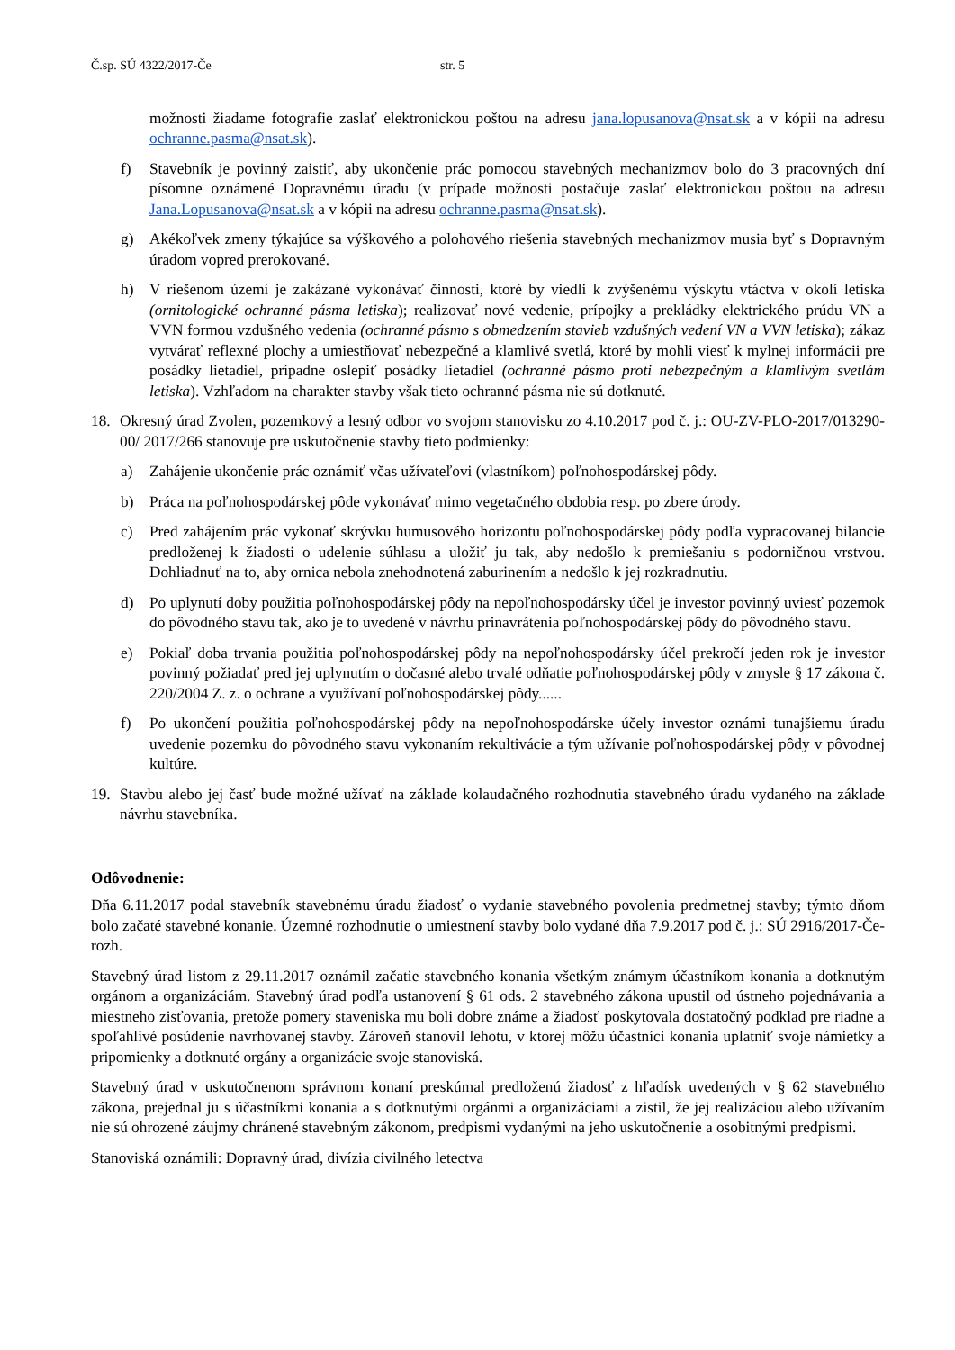Č.sp. SÚ 4322/2017-Če str. 5
možnosti žiadame fotografie zaslať elektronickou poštou na adresu jana.lopusanova@nsat.sk a v kópii na adresu ochranne.pasma@nsat.sk).
f) Stavebník je povinný zaistiť, aby ukončenie prác pomocou stavebných mechanizmov bolo do 3 pracovných dní písomne oznámené Dopravnému úradu (v prípade možnosti postačuje zaslať elektronickou poštou na adresu Jana.Lopusanova@nsat.sk a v kópii na adresu ochranne.pasma@nsat.sk).
g) Akékoľvek zmeny týkajúce sa výškového a polohového riešenia stavebných mechanizmov musia byť s Dopravným úradom vopred prerokované.
h) V riešenom území je zakázané vykonávať činnosti, ktoré by viedli k zvýšenému výskytu vtáctva v okolí letiska (ornitologické ochranné pásma letiska); realizovať nové vedenie, prípojky a prekládky elektrického prúdu VN a VVN formou vzdušného vedenia (ochranné pásmo s obmedzením stavieb vzdušných vedení VN a VVN letiska); zákaz vytvárať reflexné plochy a umiestňovať nebezpečné a klamlivé svetlá, ktoré by mohli viesť k mylnej informácii pre posádky lietadiel, prípadne oslepiť posádky lietadiel (ochranné pásmo proti nebezpečným a klamlivým svetlám letiska). Vzhľadom na charakter stavby však tieto ochranné pásma nie sú dotknuté.
18. Okresný úrad Zvolen, pozemkový a lesný odbor vo svojom stanovisku zo 4.10.2017 pod č. j.: OU-ZV-PLO-2017/013290-00/ 2017/266 stanovuje pre uskutočnenie stavby tieto podmienky:
a) Zahájenie ukončenie prác oznámiť včas užívateľovi (vlastníkom) poľnohospodárskej pôdy.
b) Práca na poľnohospodárskej pôde vykonávať mimo vegetačného obdobia resp. po zbere úrody.
c) Pred zahájením prác vykonať skrývku humusového horizontu poľnohospodárskej pôdy podľa vypracovanej bilancie predloženej k žiadosti o udelenie súhlasu a uložiť ju tak, aby nedošlo k premiešaniu s podorničnou vrstvou. Dohliadnuť na to, aby ornica nebola znehodnotená zaburinením a nedošlo k jej rozkradnutiu.
d) Po uplynutí doby použitia poľnohospodárskej pôdy na nepoľnohospodársky účel je investor povinný uviesť pozemok do pôvodného stavu tak, ako je to uvedené v návrhu prinavrátenia poľnohospodárskej pôdy do pôvodného stavu.
e) Pokiaľ doba trvania použitia poľnohospodárskej pôdy na nepoľnohospodársky účel prekročí jeden rok je investor povinný požiadať pred jej uplynutím o dočasné alebo trvalé odňatie poľnohospodárskej pôdy v zmysle § 17 zákona č. 220/2004 Z. z. o ochrane a využívaní poľnohospodárskej pôdy......
f) Po ukončení použitia poľnohospodárskej pôdy na nepoľnohospodárske účely investor oznámi tunajšiemu úradu uvedenie pozemku do pôvodného stavu vykonaním rekultivácie a tým užívanie poľnohospodárskej pôdy v pôvodnej kultúre.
19. Stavbu alebo jej časť bude možné užívať na základe kolaudačného rozhodnutia stavebného úradu vydaného na základe návrhu stavebníka.
Odôvodnenie:
Dňa 6.11.2017 podal stavebník stavebnému úradu žiadosť o vydanie stavebného povolenia predmetnej stavby; týmto dňom bolo začaté stavebné konanie. Územné rozhodnutie o umiestnení stavby bolo vydané dňa 7.9.2017 pod č. j.: SÚ 2916/2017-Če-rozh.
Stavebný úrad listom z 29.11.2017 oznámil začatie stavebného konania všetkým známym účastníkom konania a dotknutým orgánom a organizáciám. Stavebný úrad podľa ustanovení § 61 ods. 2 stavebného zákona upustil od ústneho pojednávania a miestneho zisťovania, pretože pomery staveniska mu boli dobre známe a žiadosť poskytovala dostatočný podklad pre riadne a spoľahlivé posúdenie navrhovanej stavby. Zároveň stanovil lehotu, v ktorej môžu účastníci konania uplatniť svoje námietky a pripomienky a dotknuté orgány a organizácie svoje stanoviská.
Stavebný úrad v uskutočnenom správnom konaní preskúmal predloženú žiadosť z hľadísk uvedených v § 62 stavebného zákona, prejednal ju s účastníkmi konania a s dotknutými orgánmi a organizáciami a zistil, že jej realizáciou alebo užívaním nie sú ohrozené záujmy chránené stavebným zákonom, predpismi vydanými na jeho uskutočnenie a osobitnými predpismi.
Stanoviská oznámili: Dopravný úrad, divízia civilného letectva